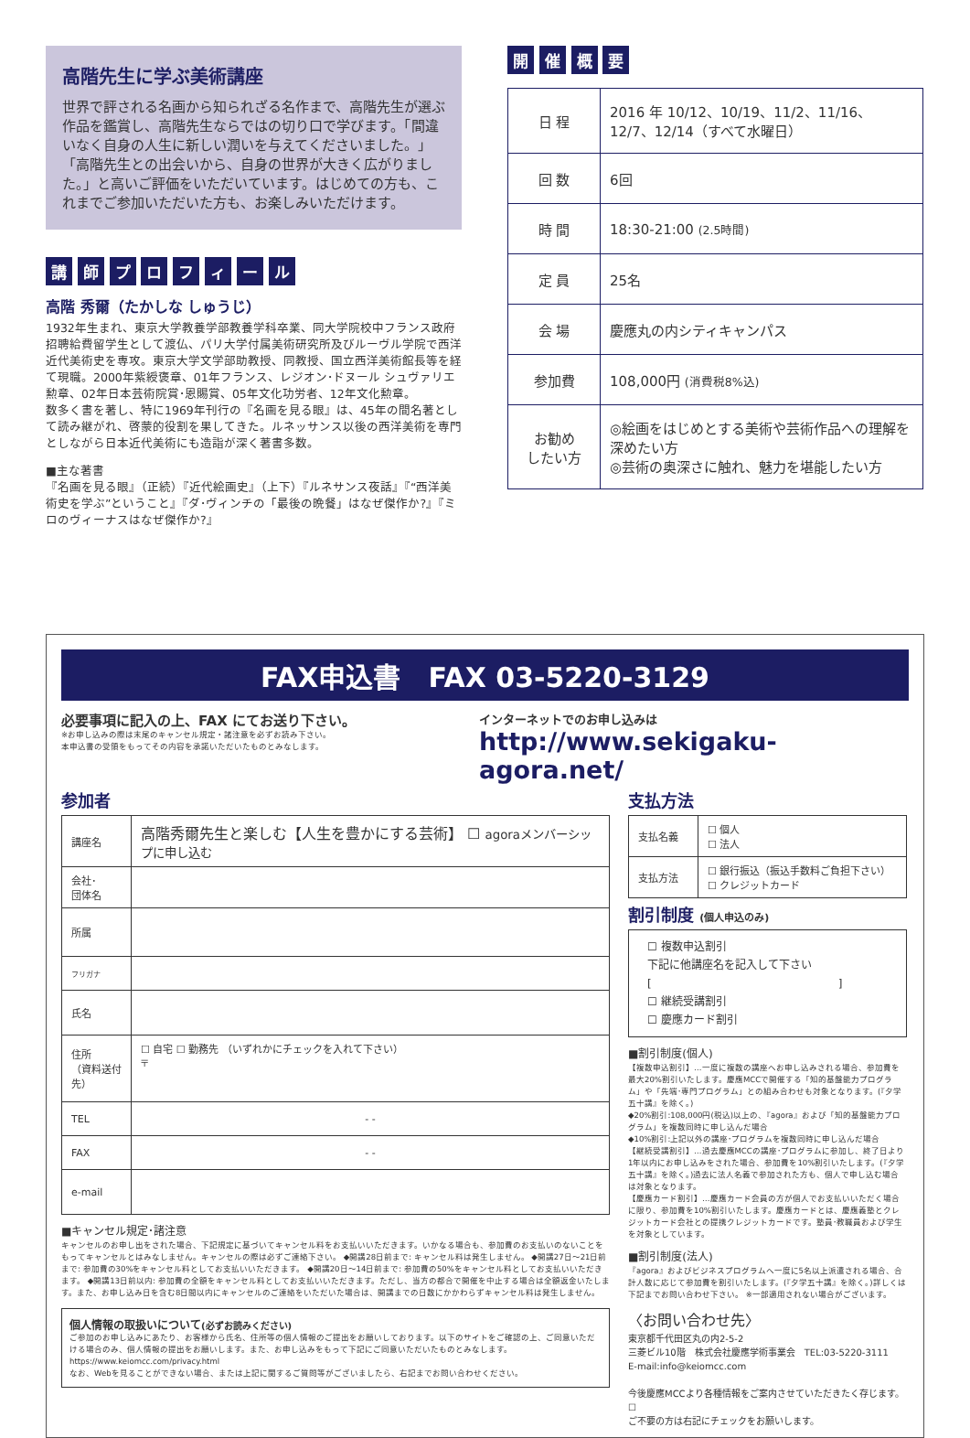高階先生に学ぶ美術講座
世界で評される名画から知られざる名作まで、高階先生が選ぶ作品を鑑賞し、高階先生ならではの切り口で学びます。「間違いなく自身の人生に新しい潤いを与えてくださいました。」「高階先生との出会いから、自身の世界が大きく広がりました。」と高いご評価をいただいています。はじめての方も、これまでご参加いただいた方も、お楽しみいただけます。
講 師 プ ロ フ ィ ー ル
高階 秀爾（たかしな しゅうじ）
1932年生まれ、東京大学教養学部教養学科卒業、同大学院校中フランス政府招聘給費留学生として渡仏、パリ大学付属美術研究所及びルーヴル学院で西洋近代美術史を専攻。東京大学文学部助教授、同教授、国立西洋美術館長等を経て現職。2000年紫綬褒章、01年フランス、レジオン･ドヌール シュヴァリエ勲章、02年日本芸術院賞･恩賜賞、05年文化功労者、12年文化勲章。
数多く書を著し、特に1969年刊行の『名画を見る眼』は、45年の間名著として読み継がれ、啓蒙的役割を果してきた。ルネッサンス以後の西洋美術を専門としながら日本近代美術にも造詣が深く著書多数。
■主な著書
『名画を見る眼』（正続）『近代絵画史』（上下）『ルネサンス夜話』『“西洋美術史を学ぶ”ということ』『ダ･ヴィンチの「最後の晩餐」はなぜ傑作か?』『ミロのヴィーナスはなぜ傑作か?』
開 催 概 要
| 日 程 | 2016 年 10/12、10/19、11/2、11/16、12/7、12/14（すべて水曜日） |
| 回 数 | 6回 |
| 時 間 | 18:30-21:00 (2.5時間) |
| 定 員 | 25名 |
| 会 場 | 慶應丸の内シティキャンパス |
| 参加費 | 108,000円 (消費税8%込) |
| お勧め したい方 | ◎絵画をはじめとする美術や芸術作品への理解を深めたい方 ◎芸術の奥深さに触れ、魅力を堪能したい方 |
FAX申込書　FAX 03-5220-3129
必要事項に記入の上、FAX にてお送り下さい。
※お申し込みの際は末尾のキャンセル規定・諸注意を必ずお読み下さい。
本申込書の受領をもってその内容を承諾いただいたものとみなします。
インターネットでのお申し込みは
http://www.sekigaku-agora.net/
参加者
| 講座名 | 高階秀爾先生と楽しむ【人生を豊かにする芸術】 ☐ agoraメンバーシップに申し込む |
| 会社･ 団体名 | |
| 所属 | |
| フリガナ | |
| 氏名 | |
| 住所 （資料送付先） | ☐ 自宅 ☐ 勤務先 （いずれかにチェックを入れて下さい） 〒 |
| TEL | - - |
| FAX | - - |
| e-mail | |
■キャンセル規定･諸注意
キャンセルのお申し出をされた場合、下記規定に基づいてキャンセル料をお支払いいただきます。いかなる場合も、参加費のお支払いのないことをもってキャンセルとはみなしません。キャンセルの際は必ずご連絡下さい。 ◆開講28日前まで: キャンセル料は発生しません。 ◆開講27日～21日前まで: 参加費の30%をキャンセル料としてお支払いいただきます。 ◆開講20日～14日前まで: 参加費の50%をキャンセル料としてお支払いいただきます。 ◆開講13日前以内: 参加費の全額をキャンセル料としてお支払いいただきます。ただし、当方の都合で開催を中止する場合は全額返金いたします。また、お申し込み日を含む8日間以内にキャンセルのご連絡をいただいた場合は、開講までの日数にかかわらずキャンセル料は発生しません。
個人情報の取扱いについて(必ずお読みください)
ご参加のお申し込みにあたり、お客様から氏名、住所等の個人情報のご提出をお願いしております。以下のサイトをご確認の上、ご同意いただける場合のみ、個人情報の提出をお願いします。また、お申し込みをもって下記にご同意いただいたものとみなします。
https://www.keiomcc.com/privacy.html
なお、Webを見ることができない場合、または上記に関するご質問等がございましたら、右記までお問い合わせください。
支払方法
| 支払名義 | ☐ 個人 ☐ 法人 |
| 支払方法 | ☐ 銀行振込（振込手数料ご負担下さい） ☐ クレジットカード |
割引制度 (個人申込のみ)
☐ 複数申込割引
下記に他講座名を記入して下さい
[　　　　　　　　　　　　　　　　　]
☐ 継続受講割引
☐ 慶應カード割引
■割引制度(個人)
【複数申込割引】…一度に複数の講座へお申し込みされる場合、参加費を最大20%割引いたします。慶應MCCで開催する「知的基盤能力プログラム」や「先端･専門プログラム」との組み合わせも対象となります。(『夕学五十講』を除く。)
◆20%割引:108,000円(税込)以上の、『agora』および「知的基盤能力プログラム」を複数同時に申し込んだ場合
◆10%割引:上記以外の講座･プログラムを複数同時に申し込んだ場合
【継続受講割引】…過去慶應MCCの講座･プログラムに参加し、終了日より1年以内にお申し込みをされた場合、参加費を10%割引いたします。(『夕学五十講』を除く。)過去に法人名義で参加された方も、個人で申し込む場合は対象となります。
【慶應カード割引】…慶應カード会員の方が個人でお支払いいただく場合に限り、参加費を10%割引いたします。慶應カードとは、慶應義塾とクレジットカード会社との提携クレジットカードです。塾員･教職員および学生を対象としています。
■割引制度(法人)
『agora』およびビジネスプログラムへ一度に5名以上派遣される場合、合計人数に応じて参加費を割引いたします。(『夕学五十講』を除く。)詳しくは下記までお問い合わせ下さい。 ※一部適用されない場合がございます。
〈お問い合わせ先〉
東京都千代田区丸の内2-5-2
三菱ビル10階　株式会社慶應学術事業会　TEL:03-5220-3111
E-mail:info@keiomcc.com
今後慶應MCCより各種情報をご案内させていただきたく存じます。☐
ご不要の方は右記にチェックをお願いします。